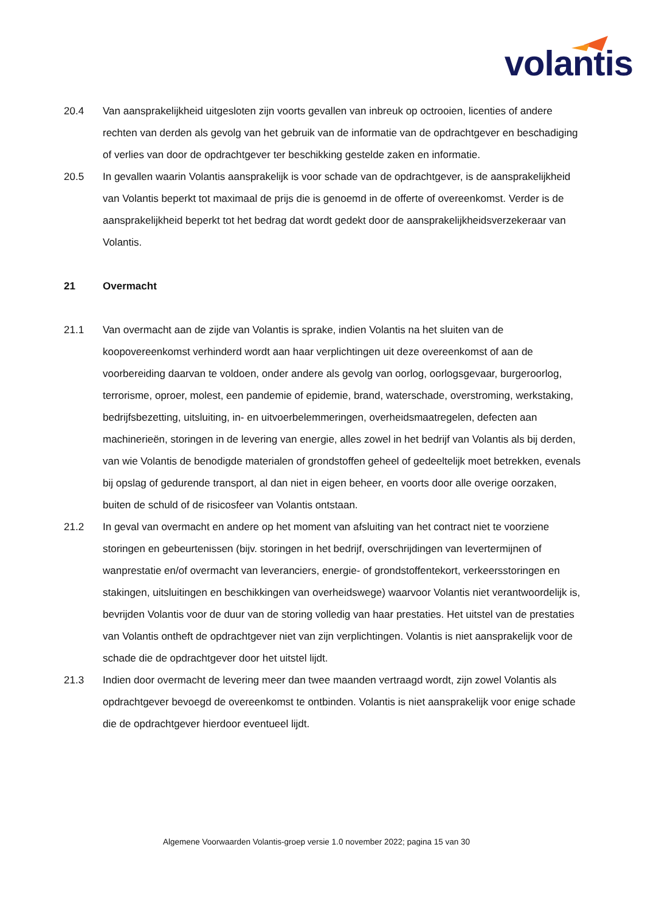volantis
20.4 Van aansprakelijkheid uitgesloten zijn voorts gevallen van inbreuk op octrooien, licenties of andere rechten van derden als gevolg van het gebruik van de informatie van de opdrachtgever en beschadiging of verlies van door de opdrachtgever ter beschikking gestelde zaken en informatie.
20.5 In gevallen waarin Volantis aansprakelijk is voor schade van de opdrachtgever, is de aansprakelijkheid van Volantis beperkt tot maximaal de prijs die is genoemd in de offerte of overeenkomst. Verder is de aansprakelijkheid beperkt tot het bedrag dat wordt gedekt door de aansprakelijkheidsverzekeraar van Volantis.
21 Overmacht
21.1 Van overmacht aan de zijde van Volantis is sprake, indien Volantis na het sluiten van de koopovereenkomst verhinderd wordt aan haar verplichtingen uit deze overeenkomst of aan de voorbereiding daarvan te voldoen, onder andere als gevolg van oorlog, oorlogsgevaar, burgeroorlog, terrorisme, oproer, molest, een pandemie of epidemie, brand, waterschade, overstroming, werkstaking, bedrijfsbezetting, uitsluiting, in- en uitvoerbelemmeringen, overheidsmaatregelen, defecten aan machinerieën, storingen in de levering van energie, alles zowel in het bedrijf van Volantis als bij derden, van wie Volantis de benodigde materialen of grondstoffen geheel of gedeeltelijk moet betrekken, evenals bij opslag of gedurende transport, al dan niet in eigen beheer, en voorts door alle overige oorzaken, buiten de schuld of de risicosfeer van Volantis ontstaan.
21.2 In geval van overmacht en andere op het moment van afsluiting van het contract niet te voorziene storingen en gebeurtenissen (bijv. storingen in het bedrijf, overschrijdingen van levertermijnen of wanprestatie en/of overmacht van leveranciers, energie- of grondstoffentekort, verkeersstoringen en stakingen, uitsluitingen en beschikkingen van overheidswege) waarvoor Volantis niet verantwoordelijk is, bevrijden Volantis voor de duur van de storing volledig van haar prestaties. Het uitstel van de prestaties van Volantis ontheft de opdrachtgever niet van zijn verplichtingen. Volantis is niet aansprakelijk voor de schade die de opdrachtgever door het uitstel lijdt.
21.3 Indien door overmacht de levering meer dan twee maanden vertraagd wordt, zijn zowel Volantis als opdrachtgever bevoegd de overeenkomst te ontbinden. Volantis is niet aansprakelijk voor enige schade die de opdrachtgever hierdoor eventueel lijdt.
Algemene Voorwaarden Volantis-groep versie 1.0 november 2022; pagina 15 van 30